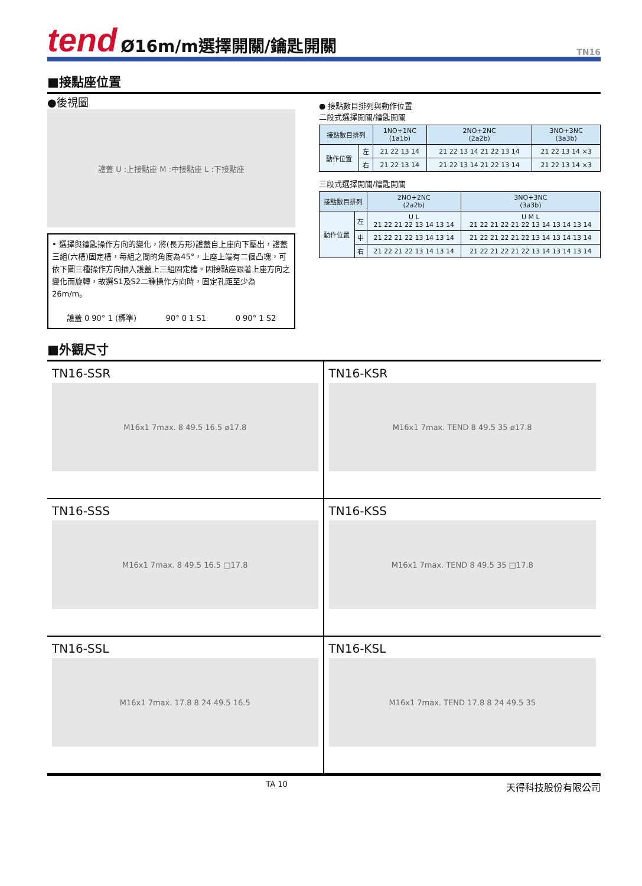tend Ø16m/m選擇開關/鑰匙開關 TN16
■接點座位置
●後視圖
護蓋 U :上接點座 M :中接點座 L :下接點座
• 選擇與鑰匙操作方向的變化，將(長方形)護蓋自上座向下壓出，護蓋三組(六槽)固定槽，每組之間的角度為45°，上座上端有二個凸塊，可依下圖三種操作方向插入護蓋上三組固定槽。因接點座跟著上座方向之變化而旋轉，故選S1及S2二種操作方向時，固定孔距至少為26m/m。
護蓋 0 90° 1 (標準) 90° 0 1 S1 0 90° 1 S2
● 接點數目排列與動作位置
二段式選擇開關/鑰匙開關
| 接點數目排列 | | 1NO+1NC (1a1b) | 2NO+2NC (2a2b) | 3NO+3NC (3a3b) |
| --- | --- | --- | --- | --- |
| 動作位置 | 左 | 21 22 13 14 | 21 22 13 14 21 22 13 14 | 21 22 13 14 ×3 |
| | 右 | 21 22 13 14 | 21 22 13 14 21 22 13 14 | 21 22 13 14 ×3 |
三段式選擇開關/鑰匙開關
| 接點數目排列 | | 2NO+2NC (2a2b) | 3NO+3NC (3a3b) |
| --- | --- | --- | --- |
| 動作位置 | 左 | U L 21 22 21 22 13 14 13 14 | U M L 21 22 21 22 21 22 13 14 13 14 13 14 |
| | 中 | 21 22 21 22 13 14 13 14 | 21 22 21 22 21 22 13 14 13 14 13 14 |
| | 右 | 21 22 21 22 13 14 13 14 | 21 22 21 22 21 22 13 14 13 14 13 14 |
■外觀尺寸
TN16-SSR
M16x1 7max. 8 49.5 16.5 ø17.8
TN16-KSR
M16x1 7max. TEND 8 49.5 35 ø17.8
TN16-SSS
M16x1 7max. 8 49.5 16.5 □17.8
TN16-KSS
M16x1 7max. TEND 8 49.5 35 □17.8
TN16-SSL
M16x1 7max. 17.8 8 24 49.5 16.5
TN16-KSL
M16x1 7max. TEND 17.8 8 24 49.5 35
TA 10 天得科技股份有限公司